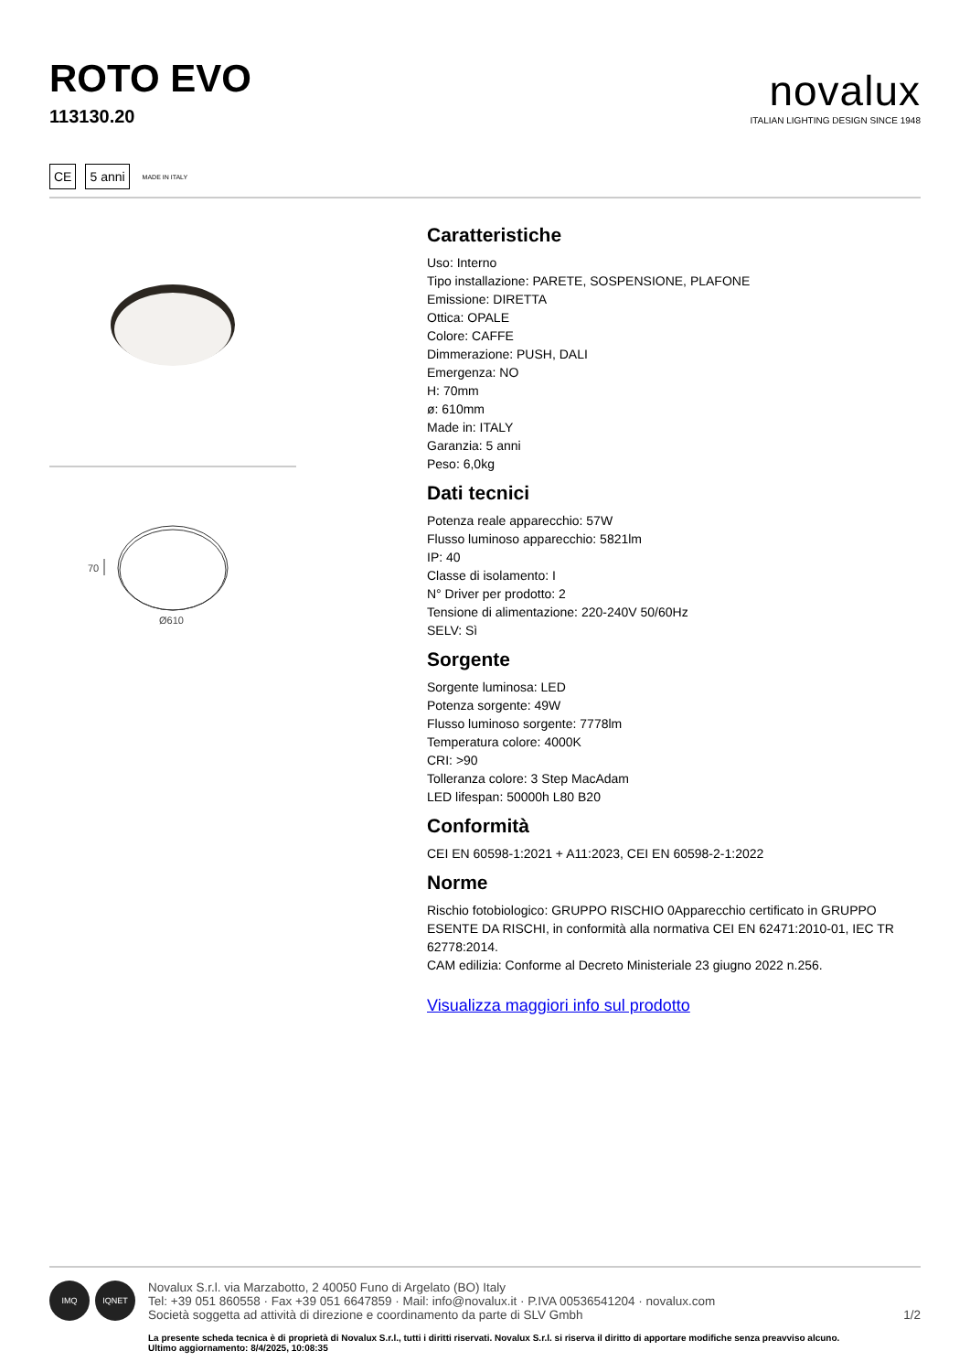ROTO EVO
113130.20
novalux
ITALIAN LIGHTING DESIGN SINCE 1948
CE 5 anni MADE IN ITALY
70
Ø610
Caratteristiche
Uso: Interno
Tipo installazione: PARETE, SOSPENSIONE, PLAFONE
Emissione: DIRETTA
Ottica: OPALE
Colore: CAFFE
Dimmerazione: PUSH, DALI
Emergenza: NO
H: 70mm
ø: 610mm
Made in: ITALY
Garanzia: 5 anni
Peso: 6,0kg
Dati tecnici
Potenza reale apparecchio: 57W
Flusso luminoso apparecchio: 5821lm
IP: 40
Classe di isolamento: I
N° Driver per prodotto: 2
Tensione di alimentazione: 220-240V 50/60Hz
SELV: Sì
Sorgente
Sorgente luminosa: LED
Potenza sorgente: 49W
Flusso luminoso sorgente: 7778lm
Temperatura colore: 4000K
CRI: >90
Tolleranza colore: 3 Step MacAdam
LED lifespan: 50000h L80 B20
Conformità
CEI EN 60598-1:2021 + A11:2023, CEI EN 60598-2-1:2022
Norme
Rischio fotobiologico: GRUPPO RISCHIO 0Apparecchio certificato in GRUPPO ESENTE DA RISCHI, in conformità alla normativa CEI EN 62471:2010-01, IEC TR 62778:2014.
CAM edilizia: Conforme al Decreto Ministeriale 23 giugno 2022 n.256.
Visualizza maggiori info sul prodotto
IMQ IQNET
Novalux S.r.l. via Marzabotto, 2 40050 Funo di Argelato (BO) Italy
Tel: +39 051 860558 · Fax +39 051 6647859 · Mail: info@novalux.it · P.IVA 00536541204 · novalux.com
Società soggetta ad attività di direzione e coordinamento da parte di SLV Gmbh
1/2
La presente scheda tecnica è di proprietà di Novalux S.r.l., tutti i diritti riservati. Novalux S.r.l. si riserva il diritto di apportare modifiche senza preavviso alcuno.
Ultimo aggiornamento: 8/4/2025, 10:08:35